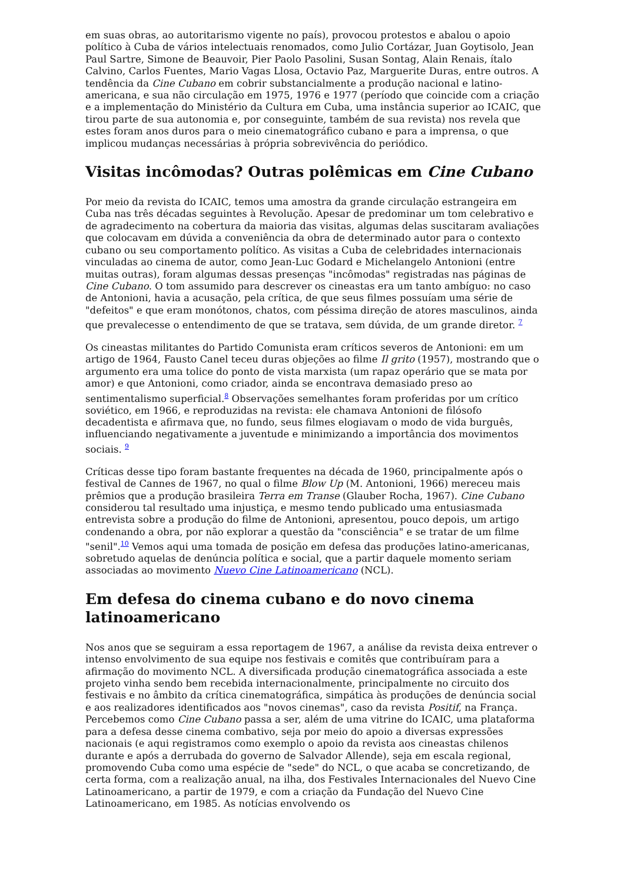em suas obras, ao autoritarismo vigente no país), provocou protestos e abalou o apoio político à Cuba de vários intelectuais renomados, como Julio Cortázar, Juan Goytisolo, Jean Paul Sartre, Simone de Beauvoir, Pier Paolo Pasolini, Susan Sontag, Alain Renais, ítalo Calvino, Carlos Fuentes, Mario Vagas Llosa, Octavio Paz, Marguerite Duras, entre outros. A tendência da Cine Cubano em cobrir substancialmente a produção nacional e latino-americana, e sua não circulação em 1975, 1976 e 1977 (período que coincide com a criação e a implementação do Ministério da Cultura em Cuba, uma instância superior ao ICAIC, que tirou parte de sua autonomia e, por conseguinte, também de sua revista) nos revela que estes foram anos duros para o meio cinematográfico cubano e para a imprensa, o que implicou mudanças necessárias à própria sobrevivência do periódico.
Visitas incômodas? Outras polêmicas em Cine Cubano
Por meio da revista do ICAIC, temos uma amostra da grande circulação estrangeira em Cuba nas três décadas seguintes à Revolução. Apesar de predominar um tom celebrativo e de agradecimento na cobertura da maioria das visitas, algumas delas suscitaram avaliações que colocavam em dúvida a conveniência da obra de determinado autor para o contexto cubano ou seu comportamento político. As visitas a Cuba de celebridades internacionais vinculadas ao cinema de autor, como Jean-Luc Godard e Michelangelo Antonioni (entre muitas outras), foram algumas dessas presenças "incômodas" registradas nas páginas de Cine Cubano. O tom assumido para descrever os cineastas era um tanto ambíguo: no caso de Antonioni, havia a acusação, pela crítica, de que seus filmes possuíam uma série de "defeitos" e que eram monótonos, chatos, com péssima direção de atores masculinos, ainda que prevalecesse o entendimento de que se tratava, sem dúvida, de um grande diretor. <sup>7</sup>
Os cineastas militantes do Partido Comunista eram críticos severos de Antonioni: em um artigo de 1964, Fausto Canel teceu duras objeções ao filme Il grito (1957), mostrando que o argumento era uma tolice do ponto de vista marxista (um rapaz operário que se mata por amor) e que Antonioni, como criador, ainda se encontrava demasiado preso ao sentimentalismo superficial.<sup>8</sup> Observações semelhantes foram proferidas por um crítico soviético, em 1966, e reproduzidas na revista: ele chamava Antonioni de filósofo decadentista e afirmava que, no fundo, seus filmes elogiavam o modo de vida burguês, influenciando negativamente a juventude e minimizando a importância dos movimentos sociais. <sup>9</sup>
Críticas desse tipo foram bastante frequentes na década de 1960, principalmente após o festival de Cannes de 1967, no qual o filme Blow Up (M. Antonioni, 1966) mereceu mais prêmios que a produção brasileira Terra em Transe (Glauber Rocha, 1967). Cine Cubano considerou tal resultado uma injustiça, e mesmo tendo publicado uma entusiasmada entrevista sobre a produção do filme de Antonioni, apresentou, pouco depois, um artigo condenando a obra, por não explorar a questão da "consciência" e se tratar de um filme "senil".<sup>10</sup> Vemos aqui uma tomada de posição em defesa das produções latino-americanas, sobretudo aquelas de denúncia política e social, que a partir daquele momento seriam associadas ao movimento Nuevo Cine Latinoamericano (NCL).
Em defesa do cinema cubano e do novo cinema latinoamericano
Nos anos que se seguiram a essa reportagem de 1967, a análise da revista deixa entrever o intenso envolvimento de sua equipe nos festivais e comitês que contribuíram para a afirmação do movimento NCL. A diversificada produção cinematográfica associada a este projeto vinha sendo bem recebida internacionalmente, principalmente no circuito dos festivais e no âmbito da crítica cinematográfica, simpática às produções de denúncia social e aos realizadores identificados aos "novos cinemas", caso da revista Positif, na França. Percebemos como Cine Cubano passa a ser, além de uma vitrine do ICAIC, uma plataforma para a defesa desse cinema combativo, seja por meio do apoio a diversas expressões nacionais (e aqui registramos como exemplo o apoio da revista aos cineastas chilenos durante e após a derrubada do governo de Salvador Allende), seja em escala regional, promovendo Cuba como uma espécie de "sede" do NCL, o que acaba se concretizando, de certa forma, com a realização anual, na ilha, dos Festivales Internacionales del Nuevo Cine Latinoamericano, a partir de 1979, e com a criação da Fundação del Nuevo Cine Latinoamericano, em 1985. As notícias envolvendo os